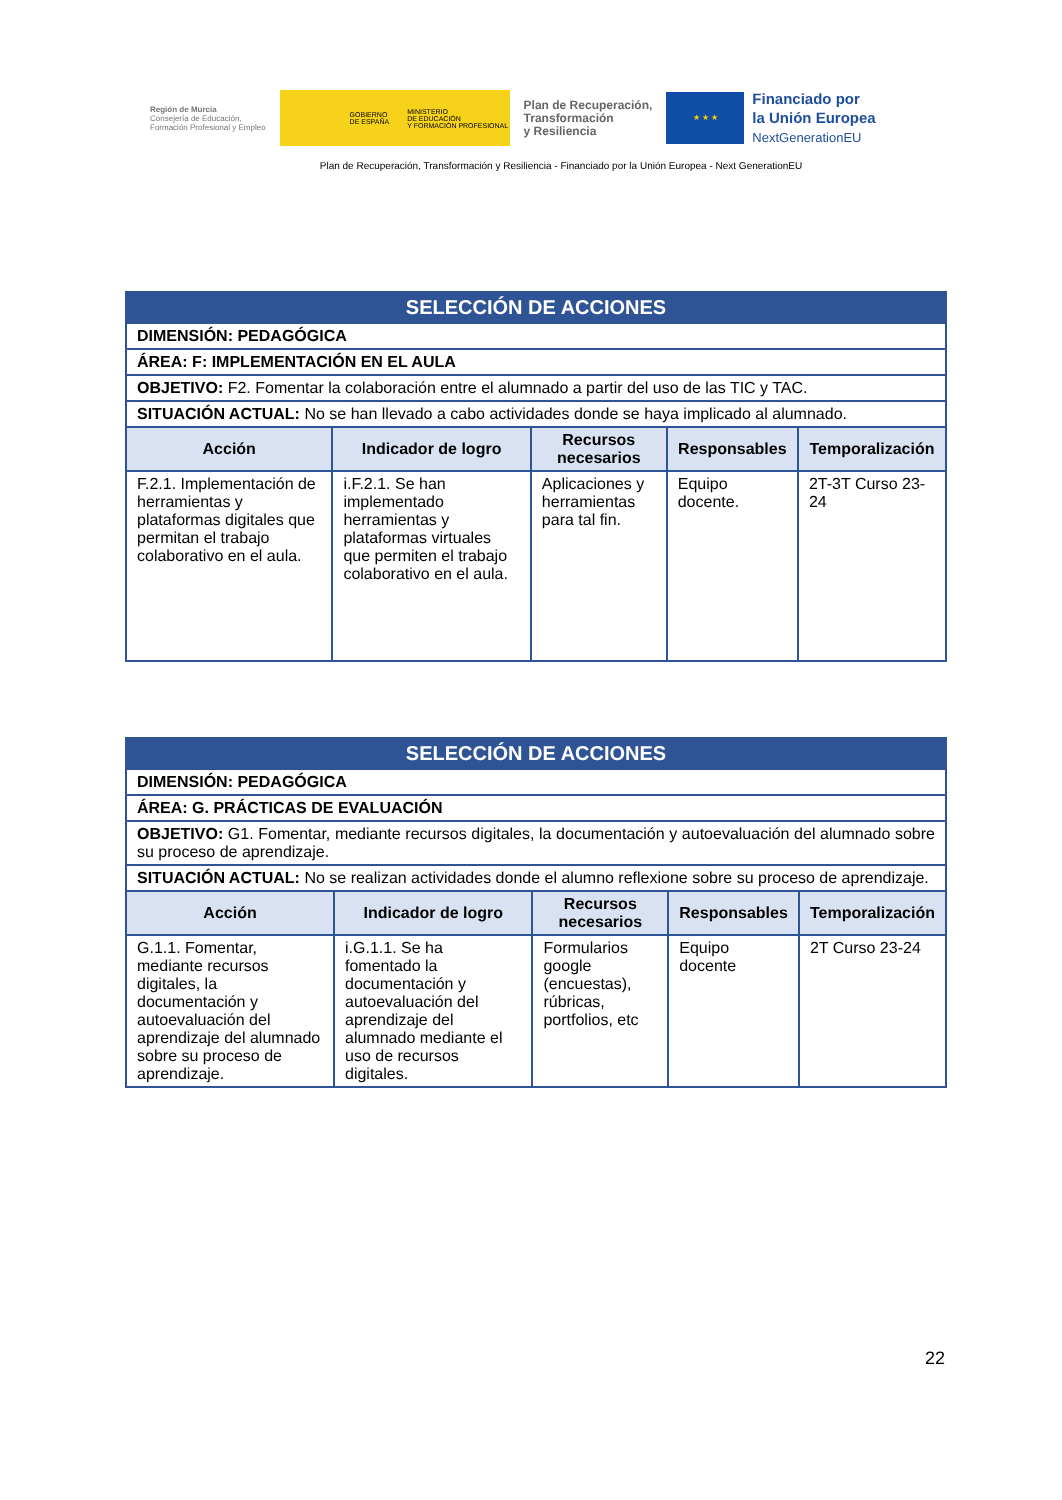Región de Murcia
Consejería de Educación,
Formación Profesional y Empleo
GOBIERNO
DE ESPAÑA MINISTERIO
DE EDUCACIÓN
Y FORMACIÓN PROFESIONAL
Plan de Recuperación,
Transformación
y Resiliencia
★ ★ ★
Financiado por
la Unión Europea
NextGenerationEU
Plan de Recuperación, Transformación y Resiliencia - Financiado por la Unión Europea - Next GenerationEU
| SELECCIÓN DE ACCIONES | | | | |
| DIMENSIÓN: PEDAGÓGICA | | | | |
| ÁREA: F: IMPLEMENTACIÓN EN EL AULA | | | | |
| OBJETIVO: F2. Fomentar la colaboración entre el alumnado a partir del uso de las TIC y TAC. | | | | |
| SITUACIÓN ACTUAL: No se han llevado a cabo actividades donde se haya implicado al alumnado. | | | | |
| Acción | Indicador de logro | Recursos necesarios | Responsables | Temporalización |
| F.2.1. Implementación de herramientas y plataformas digitales que permitan el trabajo colaborativo en el aula. | i.F.2.1. Se han implementado herramientas y plataformas virtuales que permiten el trabajo colaborativo en el aula. | Aplicaciones y herramientas para tal fin. | Equipo docente. | 2T-3T Curso 23-24 |
| SELECCIÓN DE ACCIONES | | | | |
| DIMENSIÓN: PEDAGÓGICA | | | | |
| ÁREA: G. PRÁCTICAS DE EVALUACIÓN | | | | |
| OBJETIVO: G1. Fomentar, mediante recursos digitales, la documentación y autoevaluación del alumnado sobre su proceso de aprendizaje. | | | | |
| SITUACIÓN ACTUAL: No se realizan actividades donde el alumno reflexione sobre su proceso de aprendizaje. | | | | |
| Acción | Indicador de logro | Recursos necesarios | Responsables | Temporalización |
| G.1.1. Fomentar, mediante recursos digitales, la documentación y autoevaluación del aprendizaje del alumnado sobre su proceso de aprendizaje. | i.G.1.1. Se ha fomentado la documentación y autoevaluación del aprendizaje del alumnado mediante el uso de recursos digitales. | Formularios google (encuestas), rúbricas, portfolios, etc | Equipo docente | 2T Curso 23-24 |
22